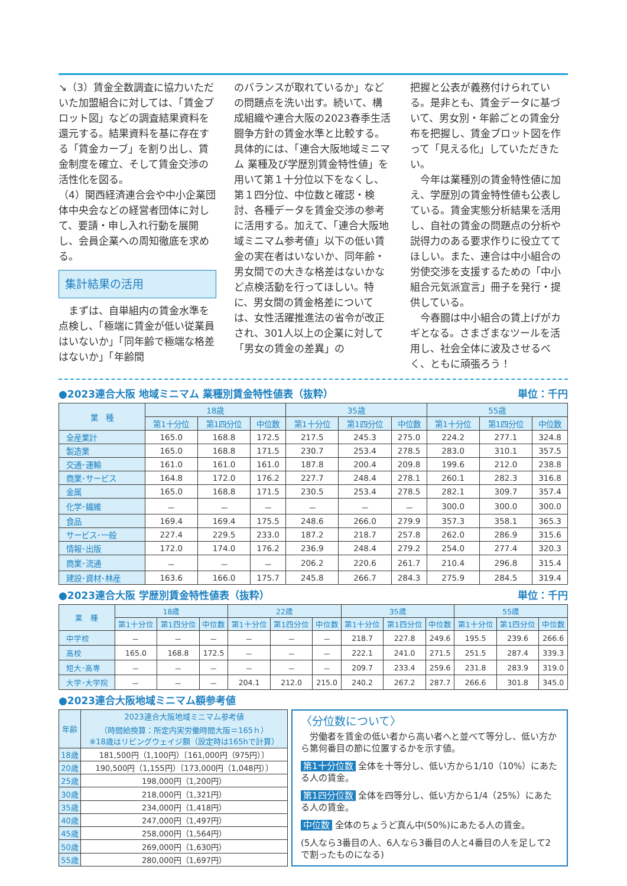↘（3）賃金全数調査に協力いただいた加盟組合に対しては、「賃金プロット図」などの調査結果資料を還元する。結果資料を基に存在する「賃金カーブ」を割り出し、賃金制度を確立、そして賃金交渉の活性化を図る。
（4）関西経済連合会や中小企業団体中央会などの経営者団体に対して、要請・申し入れ行動を展開し、会員企業への周知徹底を求める。
集計結果の活用
　まずは、自単組内の賃金水準を点検し、「極端に賃金が低い従業員はいないか」「同年齢で極端な格差はないか」「年齢間
のバランスが取れているか」などの問題点を洗い出す。続いて、構成組織や連合大阪の2023春季生活闘争方針の賃金水準と比較する。具体的には、「連合大阪地域ミニマム 業種及び学歴別賃金特性値」を用いて第１十分位以下をなくし、第１四分位、中位数と確認・検討、各種データを賃金交渉の参考に活用する。加えて、「連合大阪地域ミニマム参考値」以下の低い賃金の実在者はいないか、同年齢・男女間での大きな格差はないかなど点検活動を行ってほしい。特に、男女間の賃金格差については、女性活躍推進法の省令が改正され、301人以上の企業に対して「男女の賃金の差異」の
把握と公表が義務付けられている。是非とも、賃金データに基づいて、男女別・年齢ごとの賃金分布を把握し、賃金プロット図を作って「見える化」していただきたい。
　今年は業種別の賃金特性値に加え、学歴別の賃金特性値も公表している。賃金実態分析結果を活用し、自社の賃金の問題点の分析や説得力のある要求作りに役立ててほしい。また、連合は中小組合の労使交渉を支援するための「中小組合元気派宣言」冊子を発行・提供している。
　今春闘は中小組合の賃上げがカギとなる。さまざまなツールを活用し、社会全体に波及させるべく、ともに頑張ろう！
●2023連合大阪 地域ミニマム 業種別賃金特性値表（抜粋） 単位：千円
| 業 種 | 18歳 | | | 35歳 | | | 55歳 | | |
| --- | --- | --- | --- | --- | --- | --- | --- | --- | --- |
| | 第1十分位 | 第1四分位 | 中位数 | 第1十分位 | 第1四分位 | 中位数 | 第1十分位 | 第1四分位 | 中位数 |
| 全産業計 | 165.0 | 168.8 | 172.5 | 217.5 | 245.3 | 275.0 | 224.2 | 277.1 | 324.8 |
| 製造業 | 165.0 | 168.8 | 171.5 | 230.7 | 253.4 | 278.5 | 283.0 | 310.1 | 357.5 |
| 交通･運輸 | 161.0 | 161.0 | 161.0 | 187.8 | 200.4 | 209.8 | 199.6 | 212.0 | 238.8 |
| 商業･サービス | 164.8 | 172.0 | 176.2 | 227.7 | 248.4 | 278.1 | 260.1 | 282.3 | 316.8 |
| 金属 | 165.0 | 168.8 | 171.5 | 230.5 | 253.4 | 278.5 | 282.1 | 309.7 | 357.4 |
| 化学･繊維 | － | － | － | － | － | － | 300.0 | 300.0 | 300.0 |
| 食品 | 169.4 | 169.4 | 175.5 | 248.6 | 266.0 | 279.9 | 357.3 | 358.1 | 365.3 |
| サービス･一般 | 227.4 | 229.5 | 233.0 | 187.2 | 218.7 | 257.8 | 262.0 | 286.9 | 315.6 |
| 情報･出版 | 172.0 | 174.0 | 176.2 | 236.9 | 248.4 | 279.2 | 254.0 | 277.4 | 320.3 |
| 商業･流通 | － | － | － | 206.2 | 220.6 | 261.7 | 210.4 | 296.8 | 315.4 |
| 建設･資材･林産 | 163.6 | 166.0 | 175.7 | 245.8 | 266.7 | 284.3 | 275.9 | 284.5 | 319.4 |
●2023連合大阪 学歴別賃金特性値表（抜粋） 単位：千円
| 業 種 | 18歳 | | | 22歳 | | | 35歳 | | | 55歳 | | |
| --- | --- | --- | --- | --- | --- | --- | --- | --- | --- | --- | --- | --- |
| | 第1十分位 | 第1四分位 | 中位数 | 第1十分位 | 第1四分位 | 中位数 | 第1十分位 | 第1四分位 | 中位数 | 第1十分位 | 第1四分位 | 中位数 |
| 中学校 | － | － | － | － | － | － | 218.7 | 227.8 | 249.6 | 195.5 | 239.6 | 266.6 |
| 高校 | 165.0 | 168.8 | 172.5 | － | － | － | 222.1 | 241.0 | 271.5 | 251.5 | 287.4 | 339.3 |
| 短大･高専 | － | － | － | － | － | － | 209.7 | 233.4 | 259.6 | 231.8 | 283.9 | 319.0 |
| 大学･大学院 | － | － | － | 204.1 | 212.0 | 215.0 | 240.2 | 267.2 | 287.7 | 266.6 | 301.8 | 345.0 |
●2023連合大阪地域ミニマム額参考値
| 年齢 | 2023連合大阪地域ミニマム参考値 （時間給換算：所定内実労働時間大阪＝165ｈ） ※18歳はリビングウェイジ額（設定時は165hで計算） |
| --- | --- |
| 18歳 | 181,500円（1,100円）〔161,000円（975円）〕 |
| 20歳 | 190,500円（1,155円）〔173,000円（1,048円）〕 |
| 25歳 | 198,000円（1,200円） |
| 30歳 | 218,000円（1,321円） |
| 35歳 | 234,000円（1,418円） |
| 40歳 | 247,000円（1,497円） |
| 45歳 | 258,000円（1,564円） |
| 50歳 | 269,000円（1,630円） |
| 55歳 | 280,000円（1,697円） |
〈分位数について〉
　労働者を賃金の低い者から高い者へと並べて等分し、低い方から第何番目の節に位置するかを示す値。
第1十分位数 全体を十等分し、低い方から1/10（10%）にあたる人の賃金。
第1四分位数 全体を四等分し、低い方から1/4（25%）にあたる人の賃金。
中位数 全体のちょうど真ん中(50%)にあたる人の賃金。
(5人なら3番目の人、6人なら3番目の人と4番目の人を足して2で割ったものになる)